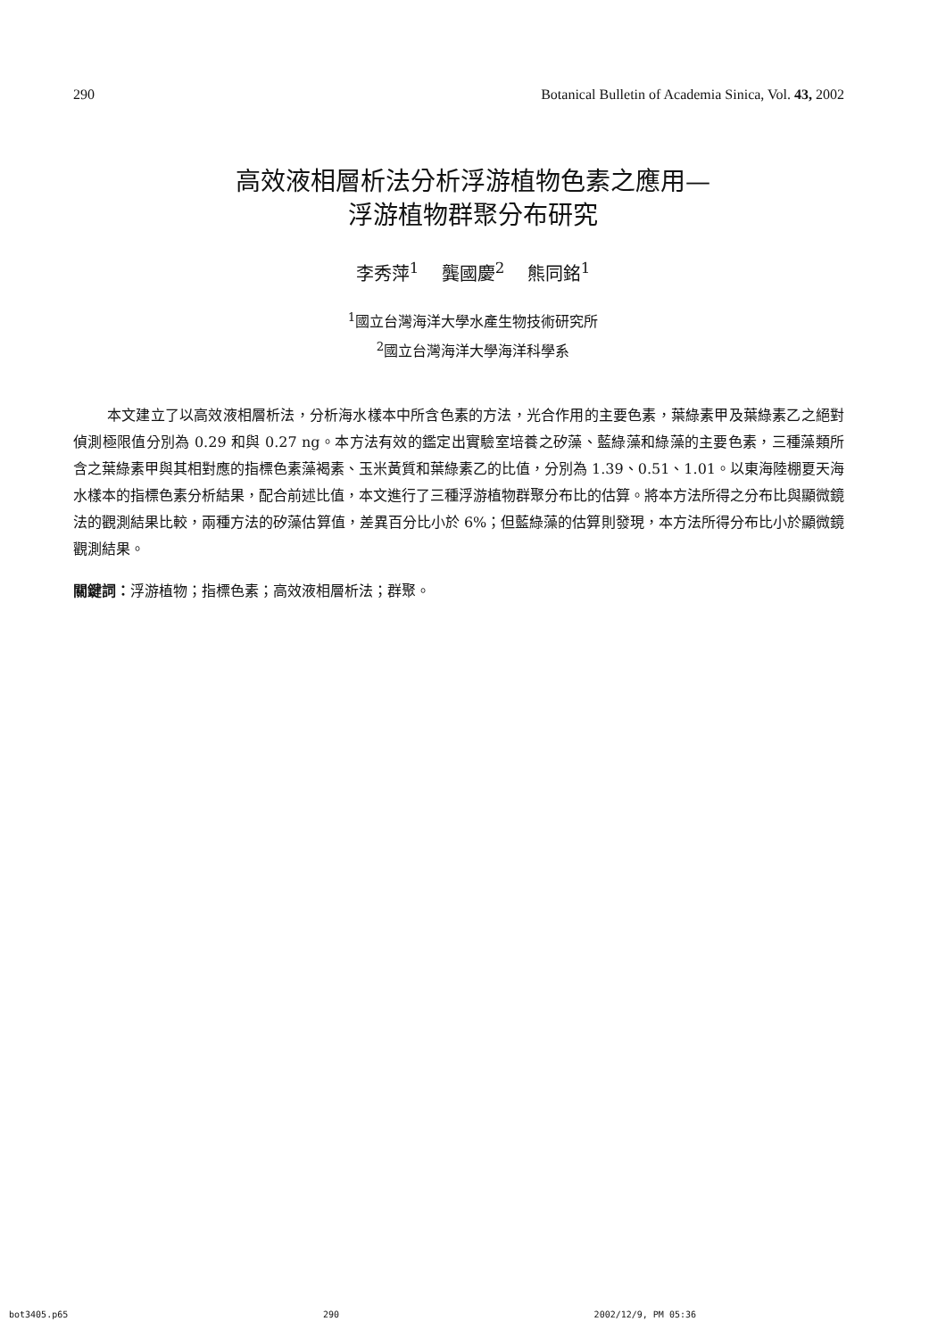290 Botanical Bulletin of Academia Sinica, Vol. 43, 2002
高效液相層析法分析浮游植物色素之應用—
浮游植物群聚分布研究
李秀萍<sup>1</sup> 龔國慶<sup>2</sup> 熊同銘<sup>1</sup>
<sup>1</sup> 國立台灣海洋大學水產生物技術研究所
<sup>2</sup> 國立台灣海洋大學海洋科學系
本文建立了以高效液相層析法，分析海水樣本中所含色素的方法，光合作用的主要色素，葉綠素甲及葉綠素乙之絕對偵測極限值分別為 0.29 和與 0.27 ng。本方法有效的鑑定出實驗室培養之矽藻、藍綠藻和綠藻的主要色素，三種藻類所含之葉綠素甲與其相對應的指標色素藻褐素、玉米黃質和葉綠素乙的比值，分別為 1.39、0.51、1.01。以東海陸棚夏天海水樣本的指標色素分析結果，配合前述比值，本文進行了三種浮游植物群聚分布比的估算。將本方法所得之分布比與顯微鏡法的觀測結果比較，兩種方法的矽藻估算值，差異百分比小於 6%；但藍綠藻的估算則發現，本方法所得分布比小於顯微鏡觀測結果。
關鍵詞：浮游植物；指標色素；高效液相層析法；群聚。
bot3405.p65 290 2002/12/9, PM 05:36